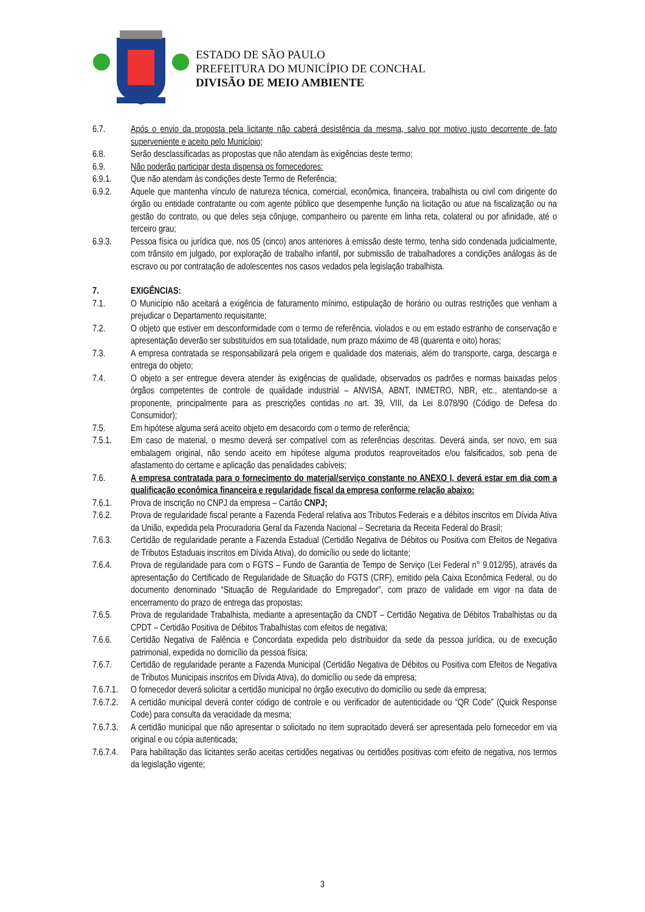ESTADO DE SÃO PAULO
PREFEITURA DO MUNICÍPIO DE CONCHAL
DIVISÃO DE MEIO AMBIENTE
6.7. Após o envio da proposta pela licitante não caberá desistência da mesma, salvo por motivo justo decorrente de fato superveniente e aceito pelo Município;
6.8. Serão desclassificadas as propostas que não atendam às exigências deste termo;
6.9. Não poderão participar desta dispensa os fornecedores:
6.9.1. Que não atendam às condições deste Termo de Referência;
6.9.2. Aquele que mantenha vínculo de natureza técnica, comercial, econômica, financeira, trabalhista ou civil com dirigente do órgão ou entidade contratante ou com agente público que desempenhe função na licitação ou atue na fiscalização ou na gestão do contrato, ou que deles seja cônjuge, companheiro ou parente em linha reta, colateral ou por afinidade, até o terceiro grau;
6.9.3. Pessoa física ou jurídica que, nos 05 (cinco) anos anteriores à emissão deste termo, tenha sido condenada judicialmente, com trânsito em julgado, por exploração de trabalho infantil, por submissão de trabalhadores a condições análogas às de escravo ou por contratação de adolescentes nos casos vedados pela legislação trabalhista.
7. EXIGÊNCIAS:
7.1. O Município não aceitará a exigência de faturamento mínimo, estipulação de horário ou outras restrições que venham a prejudicar o Departamento requisitante;
7.2. O objeto que estiver em desconformidade com o termo de referência, violados e ou em estado estranho de conservação e apresentação deverão ser substituídos em sua totalidade, num prazo máximo de 48 (quarenta e oito) horas;
7.3. A empresa contratada se responsabilizará pela origem e qualidade dos materiais, além do transporte, carga, descarga e entrega do objeto;
7.4. O objeto a ser entregue devera atender às exigências de qualidade, observados os padrões e normas baixadas pelos órgãos competentes de controle de qualidade industrial – ANVISA, ABNT, INMETRO, NBR, etc., atentando-se a proponente, principalmente para as prescrições contidas no art. 39, VIII, da Lei 8.078/90 (Código de Defesa do Consumidor);
7.5. Em hipótese alguma será aceito objeto em desacordo com o termo de referência;
7.5.1. Em caso de material, o mesmo deverá ser compatível com as referências descritas. Deverá ainda, ser novo, em sua embalagem original, não sendo aceito em hipótese alguma produtos reaproveitados e/ou falsificados, sob pena de afastamento do certame e aplicação das penalidades cabíveis;
7.6. A empresa contratada para o fornecimento do material/serviço constante no ANEXO I, deverá estar em dia com a qualificação econômica financeira e regularidade fiscal da empresa conforme relação abaixo:
7.6.1. Prova de inscrição no CNPJ da empresa – Cartão CNPJ;
7.6.2. Prova de regularidade fiscal perante a Fazenda Federal relativa aos Tributos Federais e a débitos inscritos em Dívida Ativa da União, expedida pela Procuradoria Geral da Fazenda Nacional – Secretaria da Receita Federal do Brasil;
7.6.3. Certidão de regularidade perante a Fazenda Estadual (Certidão Negativa de Débitos ou Positiva com Efeitos de Negativa de Tributos Estaduais inscritos em Dívida Ativa), do domicílio ou sede do licitante;
7.6.4. Prova de regularidade para com o FGTS – Fundo de Garantia de Tempo de Serviço (Lei Federal n° 9.012/95), através da apresentação do Certificado de Regularidade de Situação do FGTS (CRF), emitido pela Caixa Econômica Federal, ou do documento denominado “Situação de Regularidade do Empregador”, com prazo de validade em vigor na data de encerramento do prazo de entrega das propostas;
7.6.5. Prova de regularidade Trabalhista, mediante a apresentação da CNDT – Certidão Negativa de Débitos Trabalhistas ou da CPDT – Certidão Positiva de Débitos Trabalhistas com efeitos de negativa;
7.6.6. Certidão Negativa de Falência e Concordata expedida pelo distribuidor da sede da pessoa jurídica, ou de execução patrimonial, expedida no domicílio da pessoa física;
7.6.7. Certidão de regularidade perante a Fazenda Municipal (Certidão Negativa de Débitos ou Positiva com Efeitos de Negativa de Tributos Municipais inscritos em Dívida Ativa), do domicílio ou sede da empresa;
7.6.7.1.
O fornecedor deverá solicitar a certidão municipal no órgão executivo do domicílio ou sede da empresa;
7.6.7.2.
A certidão municipal deverá conter código de controle e ou verificador de autenticidade ou “QR Code” (Quick Response Code) para consulta da veracidade da mesma;
7.6.7.3.
A certidão municipal que não apresentar o solicitado no item supracitado deverá ser apresentada pelo fornecedor em via original e ou cópia autenticada;
7.6.7.4.
Para habilitação das licitantes serão aceitas certidões negativas ou certidões positivas com efeito de negativa, nos termos da legislação vigente;
3